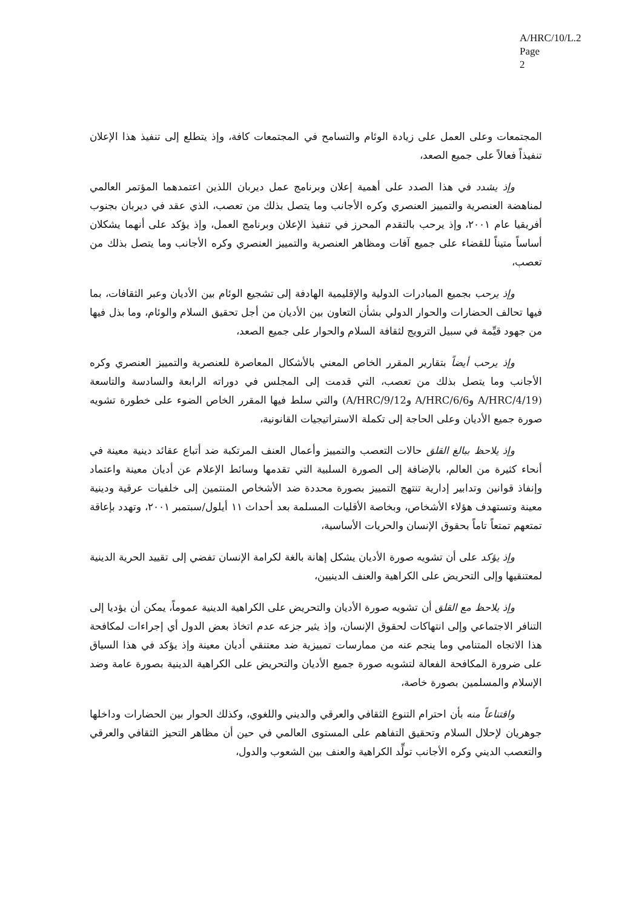A/HRC/10/L.2
Page 2
المجتمعات وعلى العمل على زيادة الوئام والتسامح في المجتمعات كافة، وإذ يتطلع إلى تنفيذ هذا الإعلان تنفيذاً فعالاً على جميع الصعد،
وإذ يشدد في هذا الصدد على أهمية إعلان وبرنامج عمل ديربان اللذين اعتمدهما المؤتمر العالمي لمناهضة العنصرية والتمييز العنصري وكره الأجانب وما يتصل بذلك من تعصب، الذي عقد في ديربان بجنوب أفريقيا عام ٢٠٠١، وإذ يرحب بالتقدم المحرز في تنفيذ الإعلان وبرنامج العمل، وإذ يؤكد على أنهما يشكلان أساساً متيناً للقضاء على جميع آفات ومظاهر العنصرية والتمييز العنصري وكره الأجانب وما يتصل بذلك من تعصب،
وإذ يرحب بجميع المبادرات الدولية والإقليمية الهادفة إلى تشجيع الوئام بين الأديان وعبر الثقافات، بما فيها تحالف الحضارات والحوار الدولي بشأن التعاون بين الأديان من أجل تحقيق السلام والوئام، وما بذل فيها من جهود قيِّمة في سبيل الترويج لثقافة السلام والحوار على جميع الصعد،
وإذ يرحب أيضاً بتقارير المقرر الخاص المعني بالأشكال المعاصرة للعنصرية والتمييز العنصري وكره الأجانب وما يتصل بذلك من تعصب، التي قدمت إلى المجلس في دوراته الرابعة والسادسة والتاسعة (A/HRC/4/19 وA/HRC/6/6 وA/HRC/9/12) والتي سلط فيها المقرر الخاص الضوء على خطورة تشويه صورة جميع الأديان وعلى الحاجة إلى تكملة الاستراتيجيات القانونية،
وإذ يلاحظ ببالغ القلق حالات التعصب والتمييز وأعمال العنف المرتكبة ضد أتباع عقائد دينية معينة في أنحاء كثيرة من العالم، بالإضافة إلى الصورة السلبية التي تقدمها وسائط الإعلام عن أديان معينة واعتماد وإنفاذ قوانين وتدابير إدارية تنتهج التمييز بصورة محددة ضد الأشخاص المنتمين إلى خلفيات عرقية ودينية معينة وتستهدف هؤلاء الأشخاص، وبخاصة الأقليات المسلمة بعد أحداث ١١ أيلول/سبتمبر ٢٠٠١، وتهدد بإعاقة تمتعهم تمتعاً تاماً بحقوق الإنسان والحريات الأساسية،
وإذ يؤكد على أن تشويه صورة الأديان يشكل إهانة بالغة لكرامة الإنسان تفضي إلى تقييد الحرية الدينية لمعتنقيها وإلى التحريض على الكراهية والعنف الدينيين،
وإذ يلاحظ مع القلق أن تشويه صورة الأديان والتحريض على الكراهية الدينية عموماً، يمكن أن يؤديا إلى التنافر الاجتماعي وإلى انتهاكات لحقوق الإنسان، وإذ يثير جزعه عدم اتخاذ بعض الدول أي إجراءات لمكافحة هذا الاتجاه المتنامي وما ينجم عنه من ممارسات تمييزية ضد معتنقي أديان معينة وإذ يؤكد في هذا السياق على ضرورة المكافحة الفعالة لتشويه صورة جميع الأديان والتحريض على الكراهية الدينية بصورة عامة وضد الإسلام والمسلمين بصورة خاصة،
واقتناعاً منه بأن احترام التنوع الثقافي والعرقي والديني واللغوي، وكذلك الحوار بين الحضارات وداخلها جوهريان لإحلال السلام وتحقيق التفاهم على المستوى العالمي في حين أن مظاهر التحيز الثقافي والعرقي والتعصب الديني وكره الأجانب تولِّد الكراهية والعنف بين الشعوب والدول،